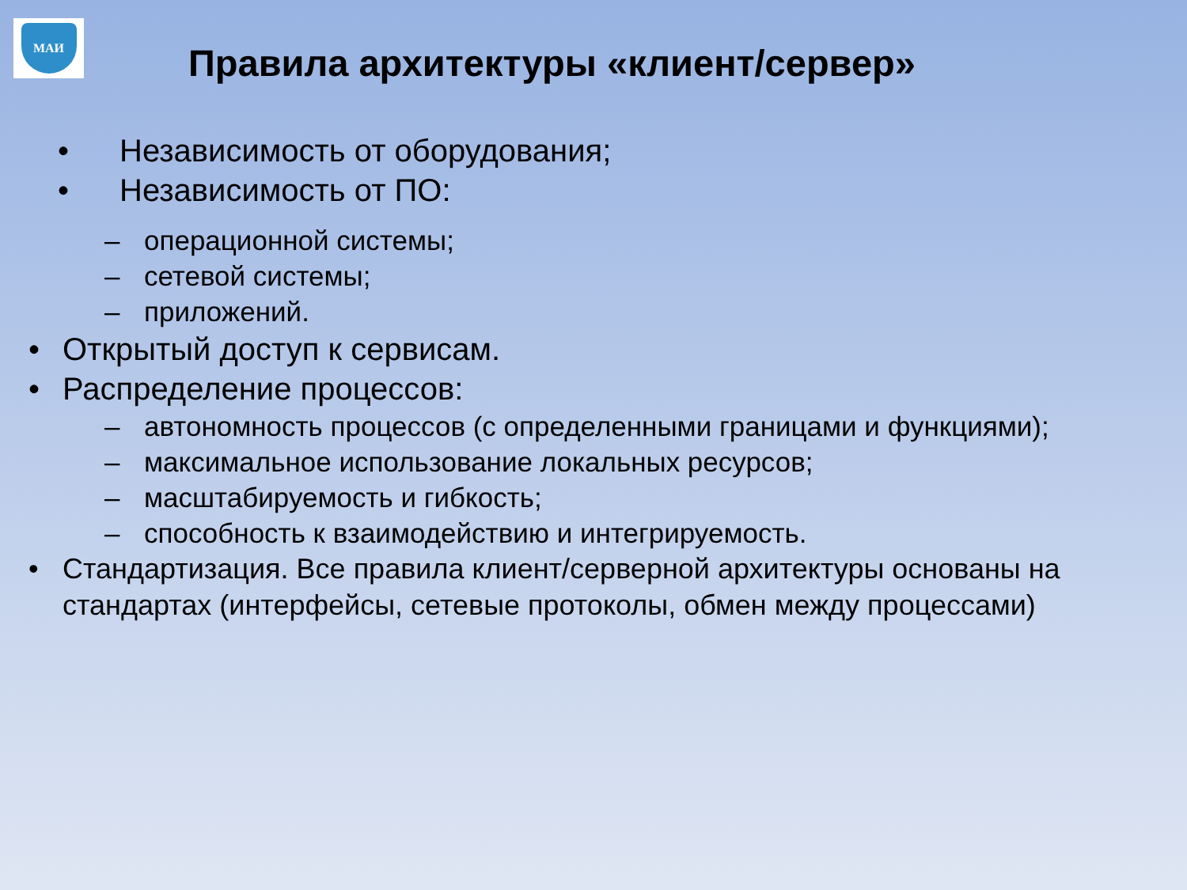МАИ
Правила архитектуры «клиент/сервер»
• Независимость от оборудования;
• Независимость от ПО:
– операционной системы;
– сетевой системы;
– приложений.
• Открытый доступ к сервисам.
• Распределение процессов:
– автономность процессов (с определенными границами и функциями);
– максимальное использование локальных ресурсов;
– масштабируемость и гибкость;
– способность к взаимодействию и интегрируемость.
• Стандартизация. Все правила клиент/серверной архитектуры основаны на стандартах (интерфейсы, сетевые протоколы, обмен между процессами)